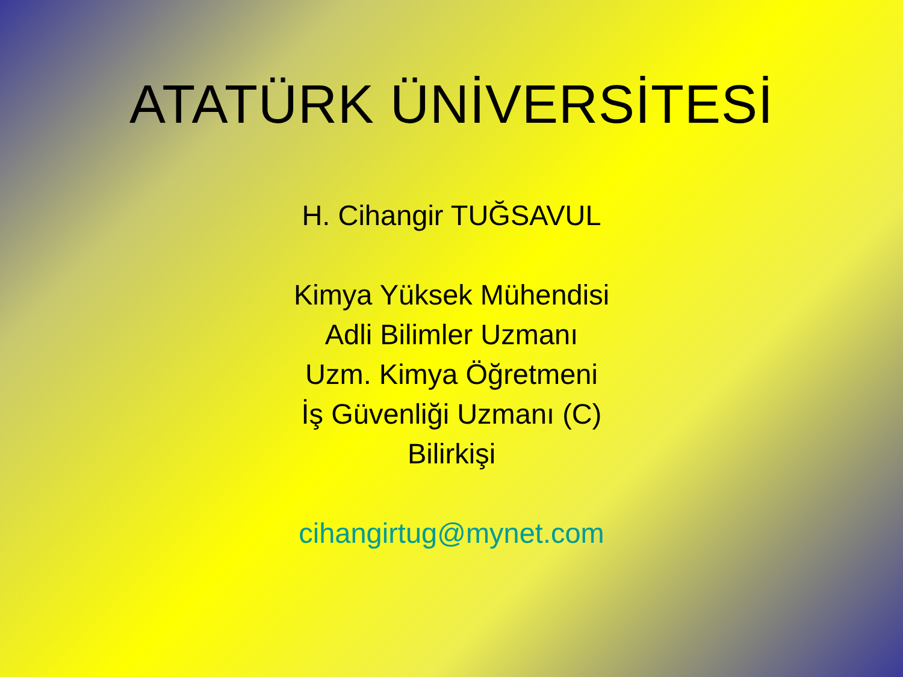ATATÜRK ÜNİVERSİTESİ
H. Cihangir TUĞSAVUL
Kimya Yüksek Mühendisi
Adli Bilimler Uzmanı
Uzm. Kimya Öğretmeni
İş Güvenliği Uzmanı (C)
Bilirkişi
cihangirtug@mynet.com